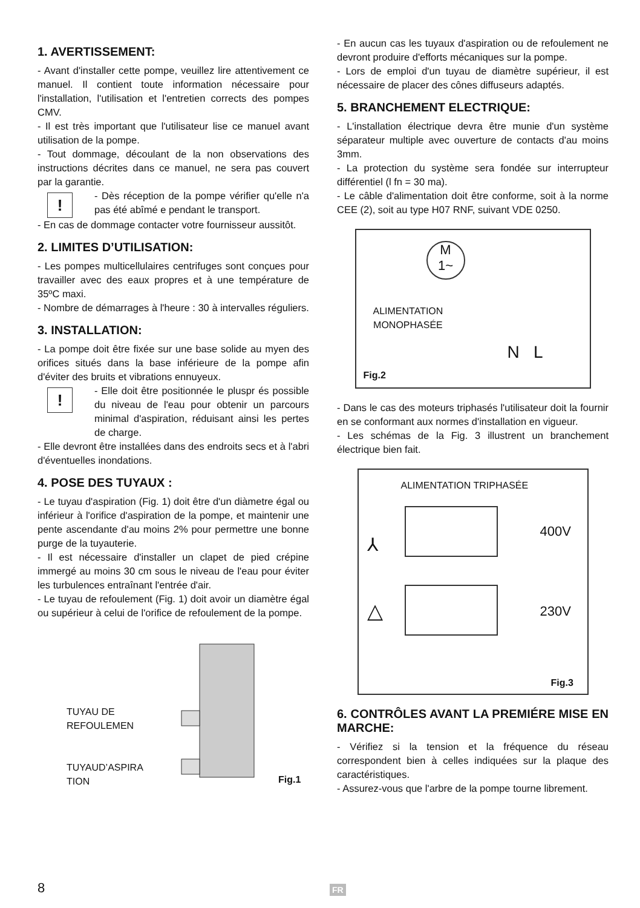1. AVERTISSEMENT:
- Avant d'installer cette pompe, veuillez lire attentivement ce manuel. Il contient toute information nécessaire pour l'installation, l'utilisation et l'entretien corrects des pompes CMV.
- Il est très important que l'utilisateur lise ce manuel avant utilisation de la pompe.
- Tout dommage, découlant de la non observations des instructions décrites dans ce manuel, ne sera pas couvert par la garantie.
!
- Dès réception de la pompe vérifier qu'elle n'a pas été abîmé e pendant le transport.
- En cas de dommage contacter votre fournisseur aussitôt.
2. LIMITES D’UTILISATION:
- Les pompes multicellulaires centrifuges sont conçues pour travailler avec des eaux propres et à une température de 35ºC maxi.
- Nombre de démarrages à l'heure : 30 à intervalles réguliers.
3. INSTALLATION:
- La pompe doit être fixée sur une base solide au myen des orifices situés dans la base inférieure de la pompe afin d'éviter des bruits et vibrations ennuyeux.
!
- Elle doit être positionnée le pluspr és possible du niveau de l'eau pour obtenir un parcours minimal d'aspiration, réduisant ainsi les pertes de charge.
- Elle devront être installées dans des endroits secs et à l'abri d'éventuelles inondations.
4. POSE DES TUYAUX :
- Le tuyau d'aspiration (Fig. 1) doit être d'un diàmetre égal ou inférieur à l'orifice d'aspiration de la pompe, et maintenir une pente ascendante d'au moins 2% pour permettre une bonne purge de la tuyauterie.
- Il est nécessaire d'installer un clapet de pied crépine immergé au moins 30 cm sous le niveau de l'eau pour éviter les turbulences entraînant l'entrée d'air.
- Le tuyau de refoulement (Fig. 1) doit avoir un diamètre égal ou supérieur à celui de l'orifice de refoulement de la pompe.
TUYAU DE
REFOULEMEN
TUYAUD’ASPIRA
TION
Fig.1
- En aucun cas les tuyaux d'aspiration ou de refoulement ne devront produire d'efforts mécaniques sur la pompe.
- Lors de emploi d'un tuyau de diamètre supérieur, il est nécessaire de placer des cônes diffuseurs adaptés.
5. BRANCHEMENT ELECTRIQUE:
- L'installation électrique devra être munie d'un système séparateur multiple avec ouverture de contacts d'au moins 3mm.
- La protection du système sera fondée sur interrupteur différentiel (l fn = 30 ma).
- Le câble d'alimentation doit être conforme, soit à la norme CEE (2), soit au type H07 RNF, suivant VDE 0250.
M
1~
ALIMENTATION
MONOPHASÉE
N L
Fig.2
- Dans le cas des moteurs triphasés l'utilisateur doit la fournir en se conformant aux normes d'installation en vigueur.
- Les schémas de la Fig. 3 illustrent un branchement électrique bien fait.
ALIMENTATION TRIPHASÉE
400V
230V
⅄
△
Fig.3
6. CONTRÔLES AVANT LA PREMIÉRE MISE EN MARCHE:
- Vérifiez si la tension et la fréquence du réseau correspondent bien à celles indiquées sur la plaque des caractéristiques.
- Assurez-vous que l'arbre de la pompe tourne librement.
8 FR